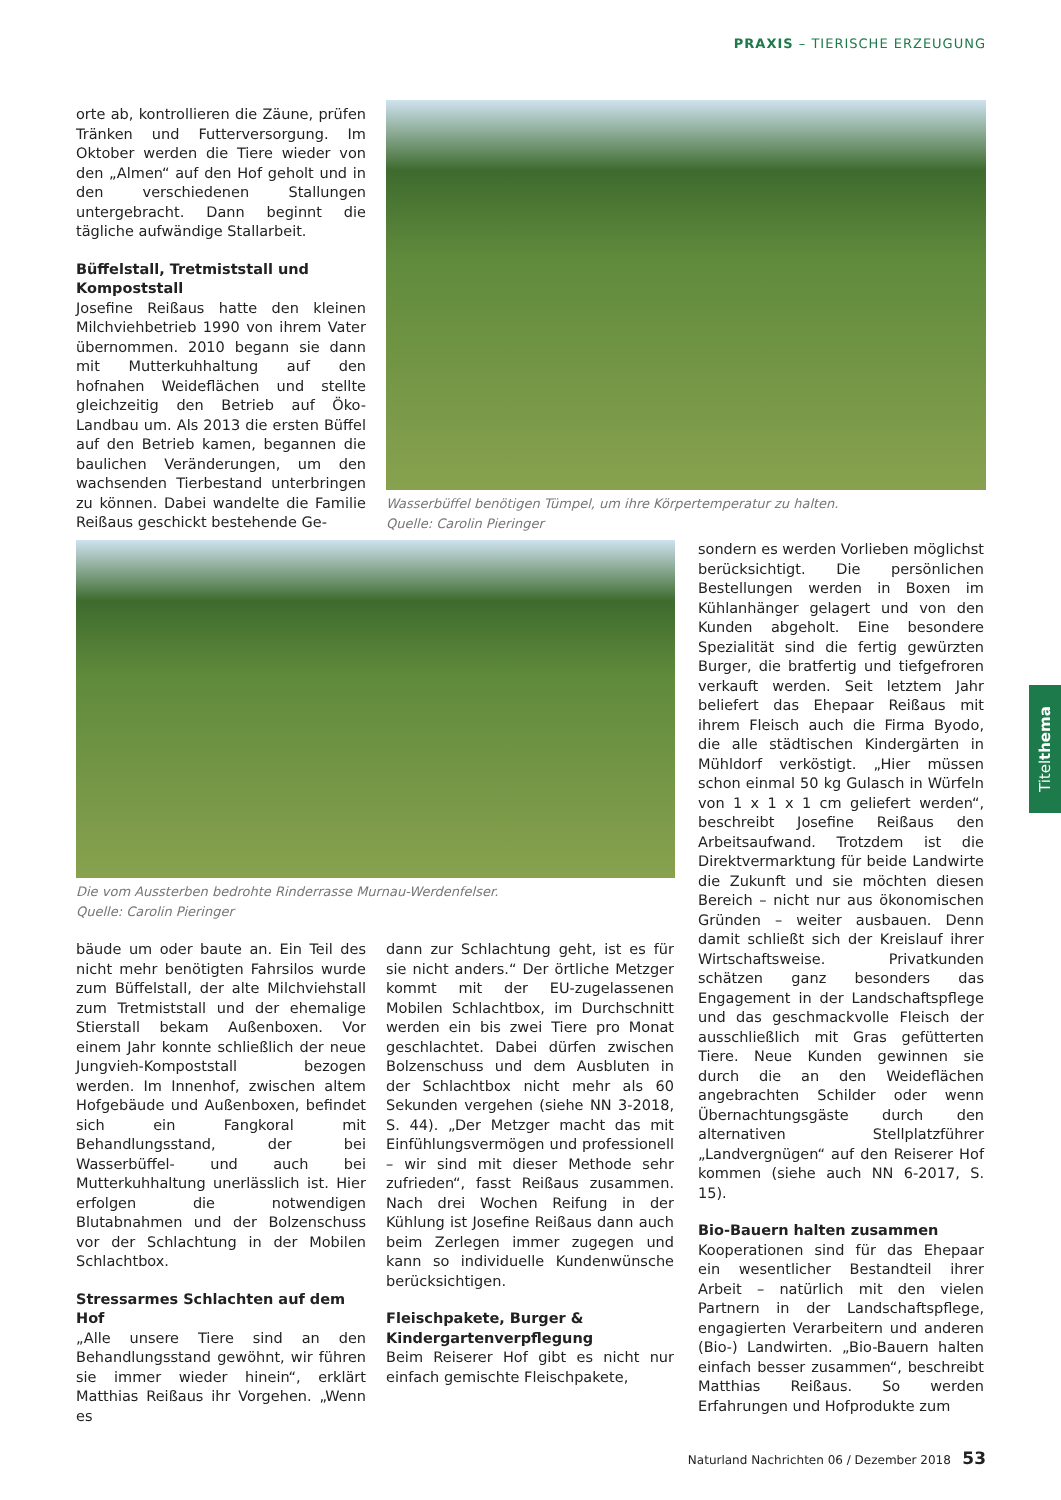PRAXIS – TIERISCHE ERZEUGUNG
orte ab, kontrollieren die Zäune, prüfen Tränken und Futterversorgung. Im Oktober werden die Tiere wieder von den „Almen“ auf den Hof geholt und in den verschiedenen Stallungen untergebracht. Dann beginnt die tägliche aufwändige Stallarbeit.
Büffelstall, Tretmiststall und Kompoststall
Josefine Reißaus hatte den kleinen Milchviehbetrieb 1990 von ihrem Vater übernommen. 2010 begann sie dann mit Mutterkuhhaltung auf den hofnahen Weideflächen und stellte gleichzeitig den Betrieb auf Öko-Landbau um. Als 2013 die ersten Büffel auf den Betrieb kamen, begannen die baulichen Veränderungen, um den wachsenden Tierbestand unterbringen zu können. Dabei wandelte die Familie Reißaus geschickt bestehende Ge-
Wasserbüffel benötigen Tümpel, um ihre Körpertemperatur zu halten.
Quelle: Carolin Pieringer
Die vom Aussterben bedrohte Rinderrasse Murnau-Werdenfelser.
Quelle: Carolin Pieringer
sondern es werden Vorlieben möglichst berücksichtigt. Die persönlichen Bestellungen werden in Boxen im Kühlanhänger gelagert und von den Kunden abgeholt. Eine besondere Spezialität sind die fertig gewürzten Burger, die bratfertig und tiefgefroren verkauft werden. Seit letztem Jahr beliefert das Ehepaar Reißaus mit ihrem Fleisch auch die Firma Byodo, die alle städtischen Kindergärten in Mühldorf verköstigt. „Hier müssen schon einmal 50 kg Gulasch in Würfeln von 1 x 1 x 1 cm geliefert werden“, beschreibt Josefine Reißaus den Arbeitsaufwand. Trotzdem ist die Direktvermarktung für beide Landwirte die Zukunft und sie möchten diesen Bereich – nicht nur aus ökonomischen Gründen – weiter ausbauen. Denn damit schließt sich der Kreislauf ihrer Wirtschaftsweise. Privatkunden schätzen ganz besonders das Engagement in der Landschaftspflege und das geschmackvolle Fleisch der ausschließlich mit Gras gefütterten Tiere. Neue Kunden gewinnen sie durch die an den Weideflächen angebrachten Schilder oder wenn Übernachtungsgäste durch den alternativen Stellplatzführer „Landvergnügen“ auf den Reiserer Hof kommen (siehe auch NN 6-2017, S. 15).
Bio-Bauern halten zusammen
Kooperationen sind für das Ehepaar ein wesentlicher Bestandteil ihrer Arbeit – natürlich mit den vielen Partnern in der Landschaftspflege, engagierten Verarbeitern und anderen (Bio-) Landwirten. „Bio-Bauern halten einfach besser zusammen“, beschreibt Matthias Reißaus. So werden Erfahrungen und Hofprodukte zum
bäude um oder baute an. Ein Teil des nicht mehr benötigten Fahrsilos wurde zum Büffelstall, der alte Milchviehstall zum Tretmiststall und der ehemalige Stierstall bekam Außenboxen. Vor einem Jahr konnte schließlich der neue Jungvieh-Kompoststall bezogen werden. Im Innenhof, zwischen altem Hofgebäude und Außenboxen, befindet sich ein Fangkoral mit Behandlungsstand, der bei Wasserbüffel- und auch bei Mutterkuhhaltung unerlässlich ist. Hier erfolgen die notwendigen Blutabnahmen und der Bolzenschuss vor der Schlachtung in der Mobilen Schlachtbox.
Stressarmes Schlachten auf dem Hof
„Alle unsere Tiere sind an den Behandlungsstand gewöhnt, wir führen sie immer wieder hinein“, erklärt Matthias Reißaus ihr Vorgehen. „Wenn es
dann zur Schlachtung geht, ist es für sie nicht anders.“ Der örtliche Metzger kommt mit der EU-zugelassenen Mobilen Schlachtbox, im Durchschnitt werden ein bis zwei Tiere pro Monat geschlachtet. Dabei dürfen zwischen Bolzenschuss und dem Ausbluten in der Schlachtbox nicht mehr als 60 Sekunden vergehen (siehe NN 3-2018, S. 44). „Der Metzger macht das mit Einfühlungsvermögen und professionell – wir sind mit dieser Methode sehr zufrieden“, fasst Reißaus zusammen. Nach drei Wochen Reifung in der Kühlung ist Josefine Reißaus dann auch beim Zerlegen immer zugegen und kann so individuelle Kundenwünsche berücksichtigen.
Fleischpakete, Burger & Kindergartenverpflegung
Beim Reiserer Hof gibt es nicht nur einfach gemischte Fleischpakete,
Titel thema
Naturland Nachrichten 06 / Dezember 2018 53